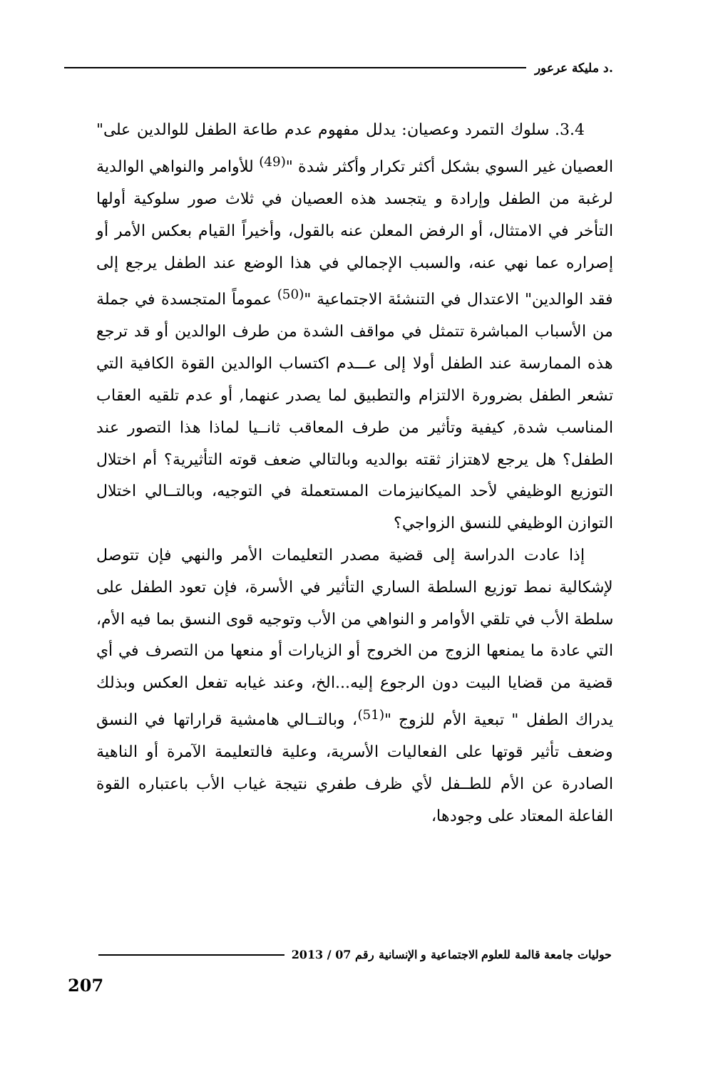.د مليكة عرعور
3.4. سلوك التمرد وعصيان: يدلل مفهوم عدم طاعة الطفل للوالدين على" العصيان غير السوي بشكل أكثر تكرار وأكثر شدة "<sup>(49)</sup> للأوامر والنواهي الوالدية لرغبة من الطفل وإرادة و يتجسد هذه العصيان في ثلاث صور سلوكية أولها التأخر في الامتثال، أو الرفض المعلن عنه بالقول، وأخيراً القيام بعكس الأمر أو إصراره عما نهي عنه، والسبب الإجمالي في هذا الوضع عند الطفل يرجع إلى فقد الوالدين" الاعتدال في التنشئة الاجتماعية "<sup>(50)</sup> عموماً المتجسدة في جملة من الأسباب المباشرة تتمثل في مواقف الشدة من طرف الوالدين أو قد ترجع هذه الممارسة عند الطفل أولا إلى عـــدم اكتساب الوالدين القوة الكافية التي تشعر الطفل بضرورة الالتزام والتطبيق لما يصدر عنهما, أو عدم تلقيه العقاب المناسب شدة, كيفية وتأثير من طرف المعاقب ثانــيا لماذا هذا التصور عند الطفل؟ هل يرجع لاهتزاز ثقته بوالديه وبالتالي ضعف قوته التأثيرية؟ أم اختلال التوزيع الوظيفي لأحد الميكانيزمات المستعملة في التوجيه، وبالتــالي اختلال التوازن الوظيفي للنسق الزواجي؟
إذا عادت الدراسة إلى قضية مصدر التعليمات الأمر والنهي فإن تتوصل لإشكالية نمط توزيع السلطة الساري التأثير في الأسرة، فإن تعود الطفل على سلطة الأب في تلقي الأوامر و النواهي من الأب وتوجيه قوى النسق بما فيه الأم، التي عادة ما يمنعها الزوج من الخروج أو الزيارات أو منعها من التصرف في أي قضية من قضايا البيت دون الرجوع إليه...الخ، وعند غيابه تفعل العكس وبذلك يدراك الطفل " تبعية الأم للزوج "<sup>(51)</sup>، وبالتــالي هامشية قراراتها في النسق وضعف تأثير قوتها على الفعاليات الأسرية، وعلية فالتعليمة الآمرة أو الناهية الصادرة عن الأم للطــفل لأي ظرف طفري نتيجة غياب الأب باعتباره القوة الفاعلة المعتاد على وجودها،
حوليات جامعة قالمة للعلوم الاجتماعية و الإنسانية رقم 07 / 2013
207